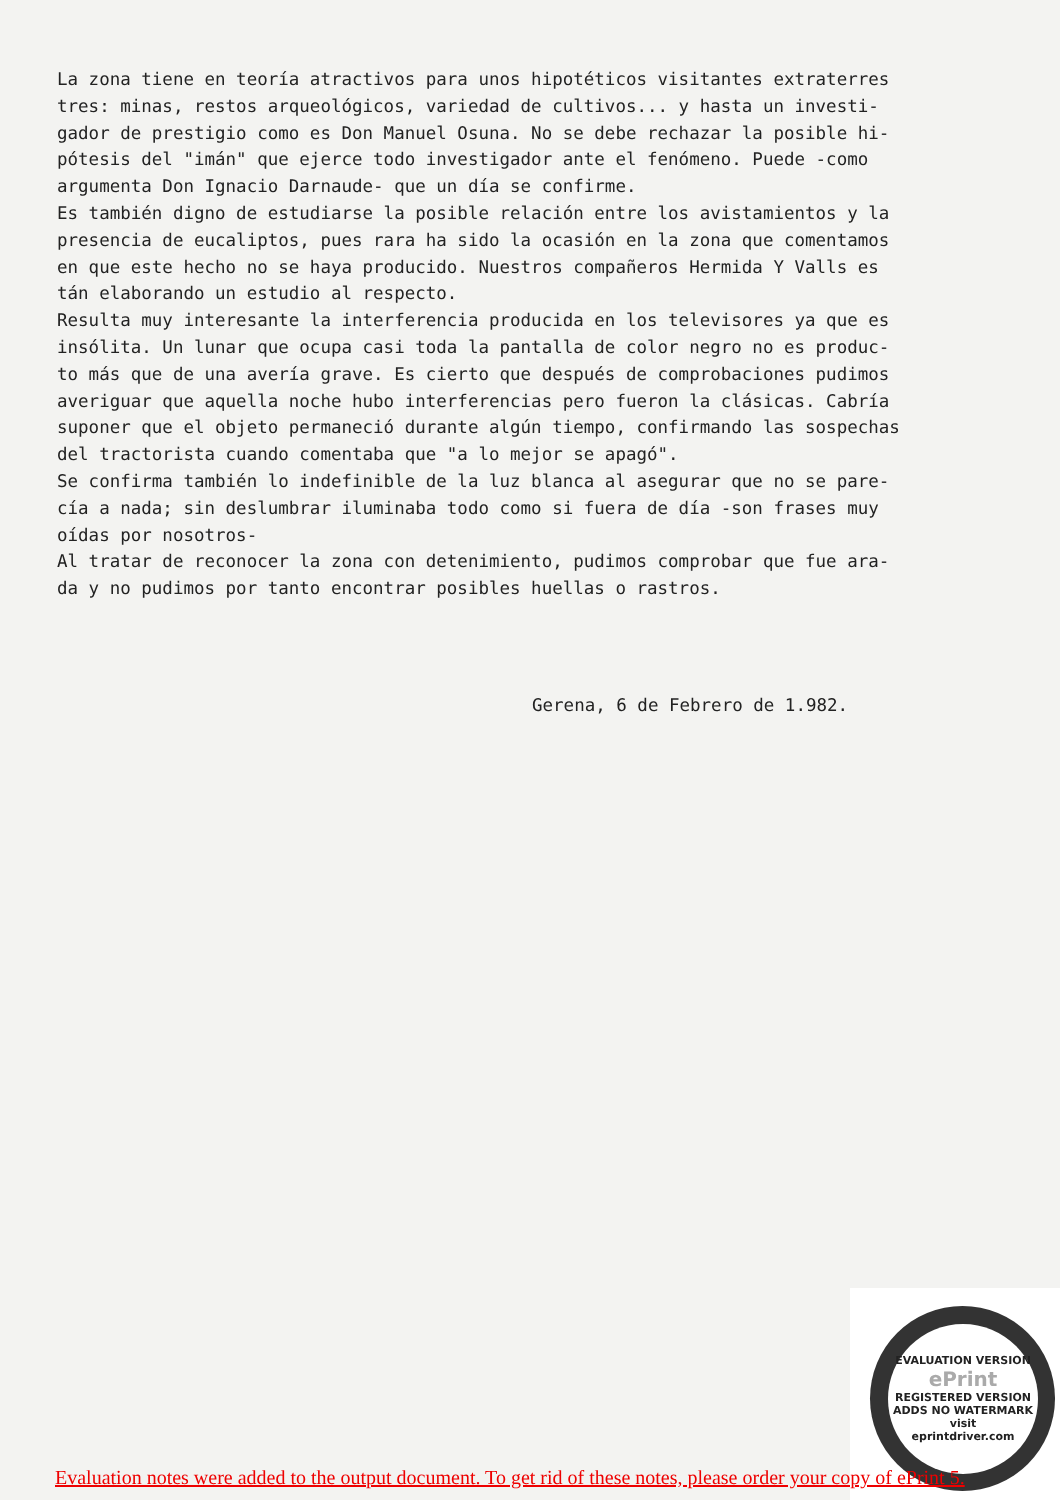La zona tiene en teoría atractivos para unos hipotéticos visitantes extraterres tres: minas, restos arqueológicos, variedad de cultivos... y hasta un investi- gador de prestigio como es Don Manuel Osuna. No se debe rechazar la posible hi- pótesis del "imán" que ejerce todo investigador ante el fenómeno. Puede -como argumenta Don Ignacio Darnaude- que un día se confirme. Es también digno de estudiarse la posible relación entre los avistamientos y la presencia de eucaliptos, pues rara ha sido la ocasión en la zona que comentamos en que este hecho no se haya producido. Nuestros compañeros Hermida Y Valls es tán elaborando un estudio al respecto. Resulta muy interesante la interferencia producida en los televisores ya que es insólita. Un lunar que ocupa casi toda la pantalla de color negro no es produc- to más que de una avería grave. Es cierto que después de comprobaciones pudimos averiguar que aquella noche hubo interferencias pero fueron la clásicas. Cabría suponer que el objeto permaneció durante algún tiempo, confirmando las sospechas del tractorista cuando comentaba que "a lo mejor se apagó". Se confirma también lo indefinible de la luz blanca al asegurar que no se pare- cía a nada; sin deslumbrar iluminaba todo como si fuera de día -son frases muy oídas por nosotros- Al tratar de reconocer la zona con detenimiento, pudimos comprobar que fue ara- da y no pudimos por tanto encontrar posibles huellas o rastros.
Gerena, 6 de Febrero de 1.982.
EVALUATION VERSION
ePrint
REGISTERED VERSION
ADDS NO WATERMARK
visit
eprintdriver.com
Evaluation notes were added to the output document. To get rid of these notes, please order your copy of ePrint 5.